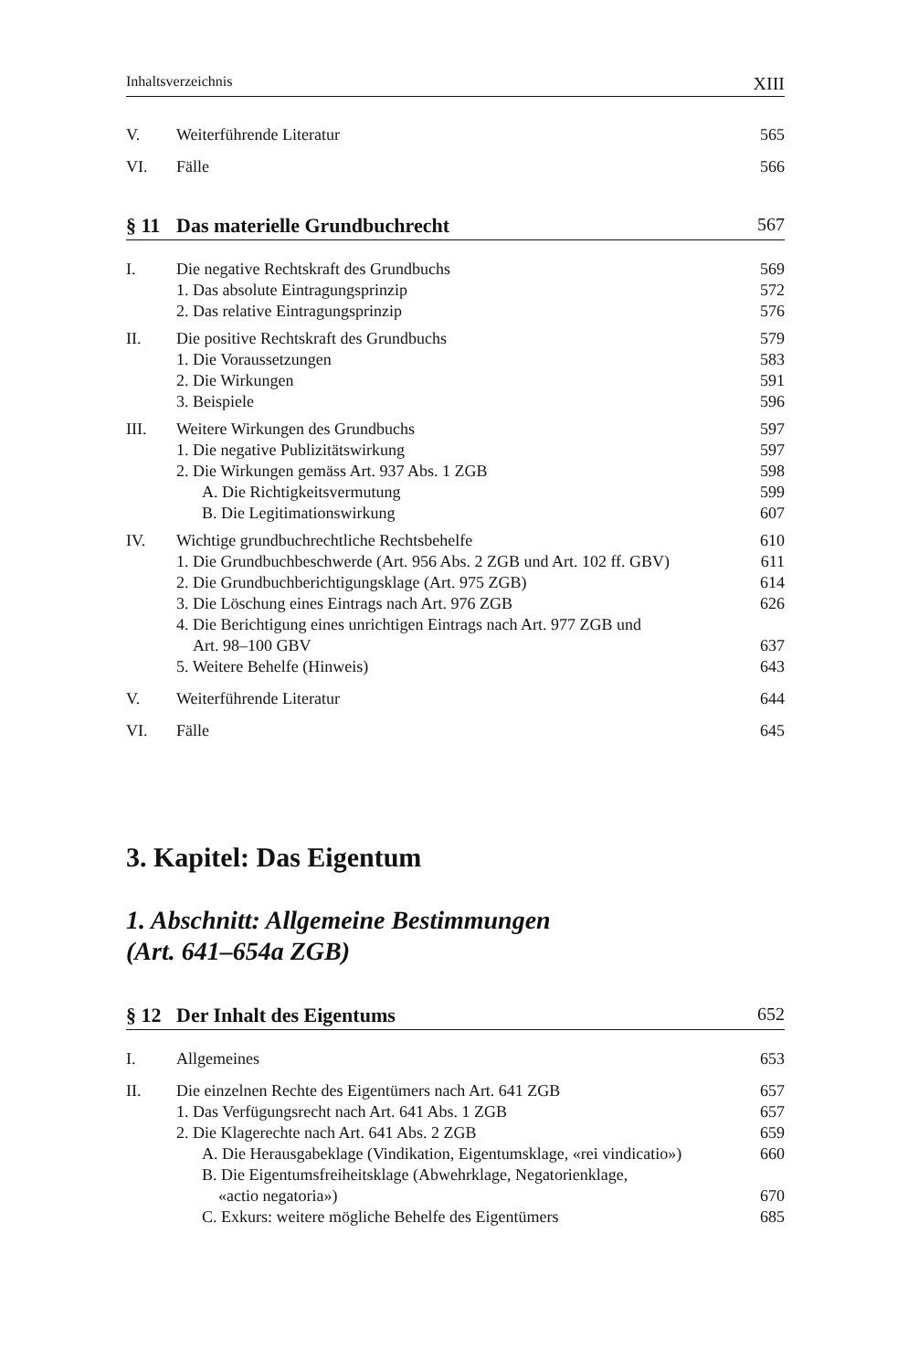Inhaltsverzeichnis XIII
V. Weiterführende Literatur 565
VI. Fälle 566
§ 11 Das materielle Grundbuchrecht 567
I. Die negative Rechtskraft des Grundbuchs 569
1. Das absolute Eintragungsprinzip 572
2. Das relative Eintragungsprinzip 576
II. Die positive Rechtskraft des Grundbuchs 579
1. Die Voraussetzungen 583
2. Die Wirkungen 591
3. Beispiele 596
III. Weitere Wirkungen des Grundbuchs 597
1. Die negative Publizitätswirkung 597
2. Die Wirkungen gemäss Art. 937 Abs. 1 ZGB 598
A. Die Richtigkeitsvermutung 599
B. Die Legitimationswirkung 607
IV. Wichtige grundbuchrechtliche Rechtsbehelfe 610
1. Die Grundbuchbeschwerde (Art. 956 Abs. 2 ZGB und Art. 102 ff. GBV) 611
2. Die Grundbuchberichtigungsklage (Art. 975 ZGB) 614
3. Die Löschung eines Eintrags nach Art. 976 ZGB 626
4. Die Berichtigung eines unrichtigen Eintrags nach Art. 977 ZGB und
Art. 98–100 GBV 637
5. Weitere Behelfe (Hinweis) 643
V. Weiterführende Literatur 644
VI. Fälle 645
3. Kapitel: Das Eigentum
1. Abschnitt: Allgemeine Bestimmungen
(Art. 641–654a ZGB)
§ 12 Der Inhalt des Eigentums 652
I. Allgemeines 653
II. Die einzelnen Rechte des Eigentümers nach Art. 641 ZGB 657
1. Das Verfügungsrecht nach Art. 641 Abs. 1 ZGB 657
2. Die Klagerechte nach Art. 641 Abs. 2 ZGB 659
A. Die Herausgabeklage (Vindikation, Eigentumsklage, «rei vindicatio») 660
B. Die Eigentumsfreiheitsklage (Abwehrklage, Negatorienklage,
«actio negatoria») 670
C. Exkurs: weitere mögliche Behelfe des Eigentümers 685